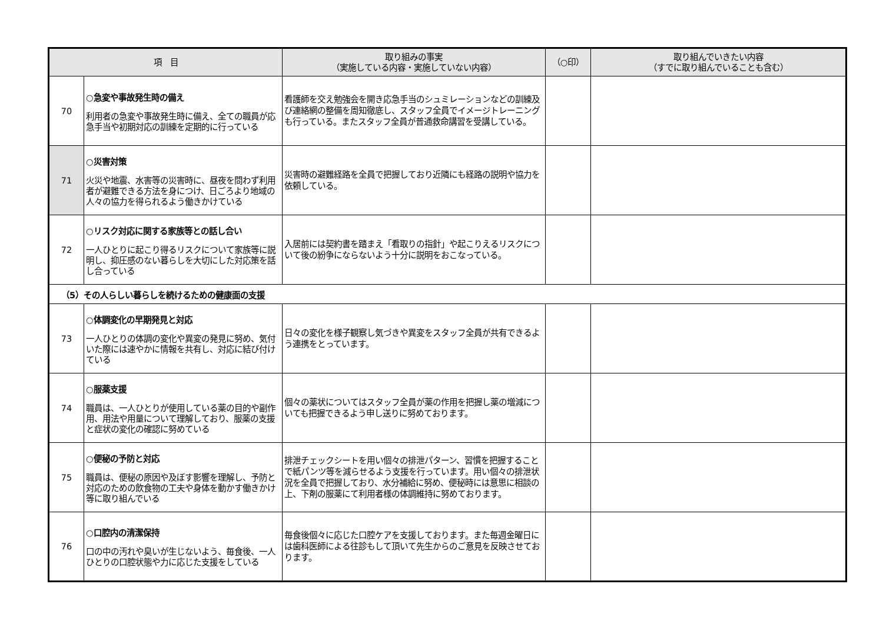| 項 目 | | 取り組みの事実 （実施している内容・実施していない内容） | （○印） | 取り組んでいきたい内容 （すでに取り組んでいることも含む） |
| --- | --- | --- | --- | --- |
| 70 | ○急変や事故発生時の備え 利用者の急変や事故発生時に備え、全ての職員が応急手当や初期対応の訓練を定期的に行っている | 看護師を交え勉強会を開き応急手当のシュミレーションなどの訓練及び連絡網の整備を周知徹底し、スタッフ全員でイメージトレーニングも行っている。またスタッフ全員が普通救命講習を受講している。 | | |
| 71 | ○災害対策 火災や地震、水害等の災害時に、昼夜を問わず利用者が避難できる方法を身につけ、日ごろより地域の人々の協力を得られるよう働きかけている | 災害時の避難経路を全員で把握しており近隣にも経路の説明や協力を依頼している。 | | |
| 72 | ○リスク対応に関する家族等との話し合い 一人ひとりに起こり得るリスクについて家族等に説明し、抑圧感のない暮らしを大切にした対応策を話し合っている | 入居前には契約書を踏まえ「看取りの指針」や起こりえるリスクについて後の紛争にならないよう十分に説明をおこなっている。 | | |
| （5）その人らしい暮らしを続けるための健康面の支援 | | | | |
| 73 | ○体調変化の早期発見と対応 一人ひとりの体調の変化や異変の発見に努め、気付いた際には速やかに情報を共有し、対応に結び付けている | 日々の変化を様子観察し気づきや異変をスタッフ全員が共有できるよう連携をとっています。 | | |
| 74 | ○服薬支援 職員は、一人ひとりが使用している薬の目的や副作用、用法や用量について理解しており、服薬の支援と症状の変化の確認に努めている | 個々の薬状についてはスタッフ全員が薬の作用を把握し薬の増減についても把握できるよう申し送りに努めております。 | | |
| 75 | ○便秘の予防と対応 職員は、便秘の原因や及ぼす影響を理解し、予防と対応のための飲食物の工夫や身体を動かす働きかけ等に取り組んでいる | 排泄チェックシートを用い個々の排泄パターン、習慣を把握することで紙パンツ等を減らせるよう支援を行っています。用い個々の排泄状況を全員で把握しており、水分補給に努め、便秘時には意思に相談の上、下剤の服薬にて利用者様の体調維持に努めております。 | | |
| 76 | ○口腔内の清潔保持 口の中の汚れや臭いが生じないよう、毎食後、一人ひとりの口腔状態や力に応じた支援をしている | 毎食後個々に応じた口腔ケアを支援しております。また毎週金曜日には歯科医師による往診もして頂いて先生からのご意見を反映させております。 | | |